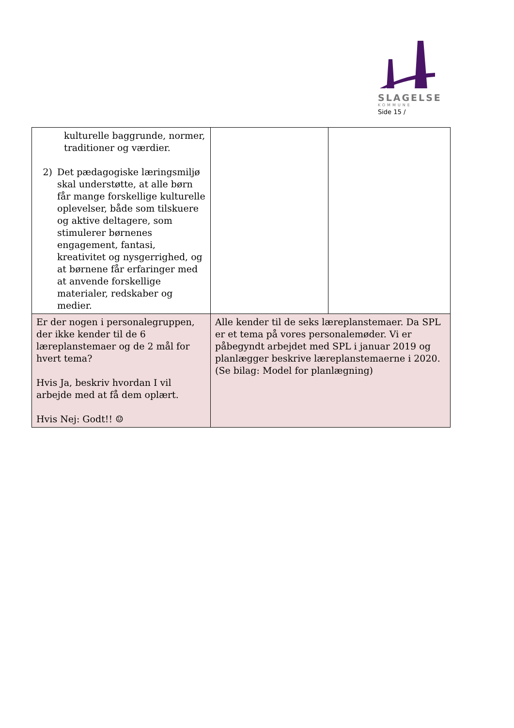SLAGELSE
KOMMUNE
Side 15 /
| kulturelle baggrunde, normer, traditioner og værdier. 2) Det pædagogiske læringsmiljø skal understøtte, at alle børn får mange forskellige kulturelle oplevelser, både som tilskuere og aktive deltagere, som stimulerer børnenes engagement, fantasi, kreativitet og nysgerrighed, og at børnene får erfaringer med at anvende forskellige materialer, redskaber og medier. | | |
| Er der nogen i personalegruppen, der ikke kender til de 6 læreplanstemaer og de 2 mål for hvert tema? Hvis Ja, beskriv hvordan I vil arbejde med at få dem oplært. Hvis Nej: Godt!! ☺ | Alle kender til de seks læreplanstemaer. Da SPL er et tema på vores personalemøder. Vi er påbegyndt arbejdet med SPL i januar 2019 og planlægger beskrive læreplanstemaerne i 2020. (Se bilag: Model for planlægning) | |